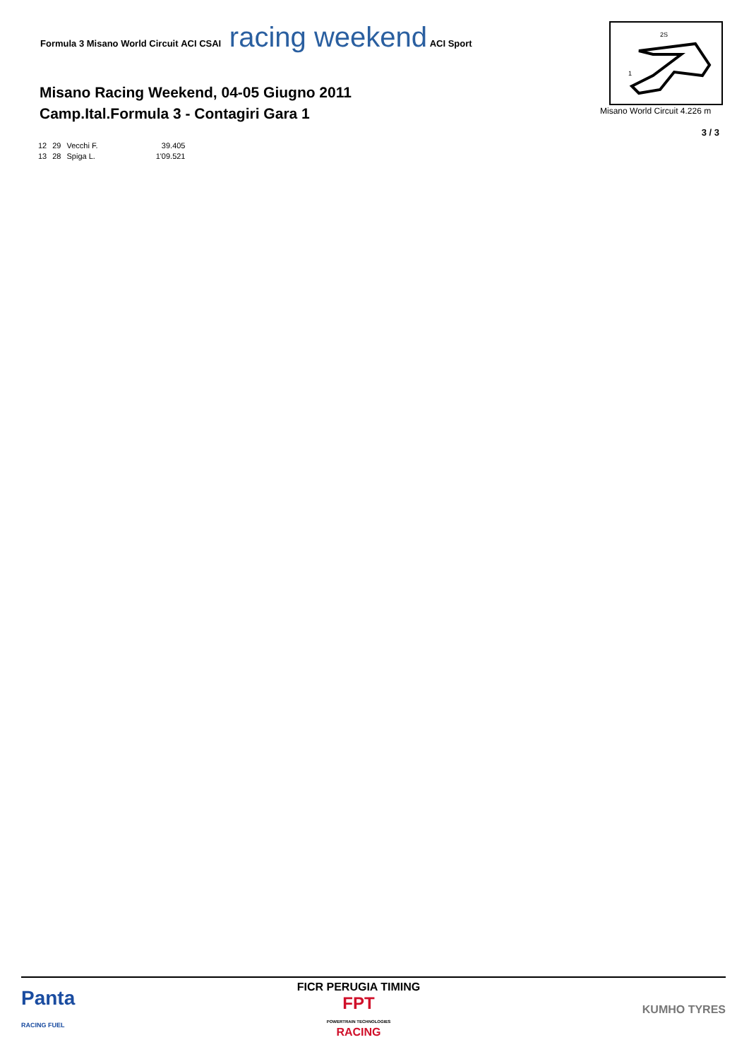Formula 3 Misano World Circuit ACI CSAI racing weekend ACI Sport
Misano Racing Weekend, 04-05 Giugno 2011
Camp.Ital.Formula 3 - Contagiri Gara 1
2S
1
Misano World Circuit 4.226 m
3 / 3
| 12 | 29 | Vecchi F. | 39.405 |
| 13 | 28 | Spiga L. | 1'09.521 |
Panta
RACING FUEL
FICR PERUGIA TIMING
FPT
POWERTRAIN TECHNOLOGIES
RACING
KUMHO TYRES